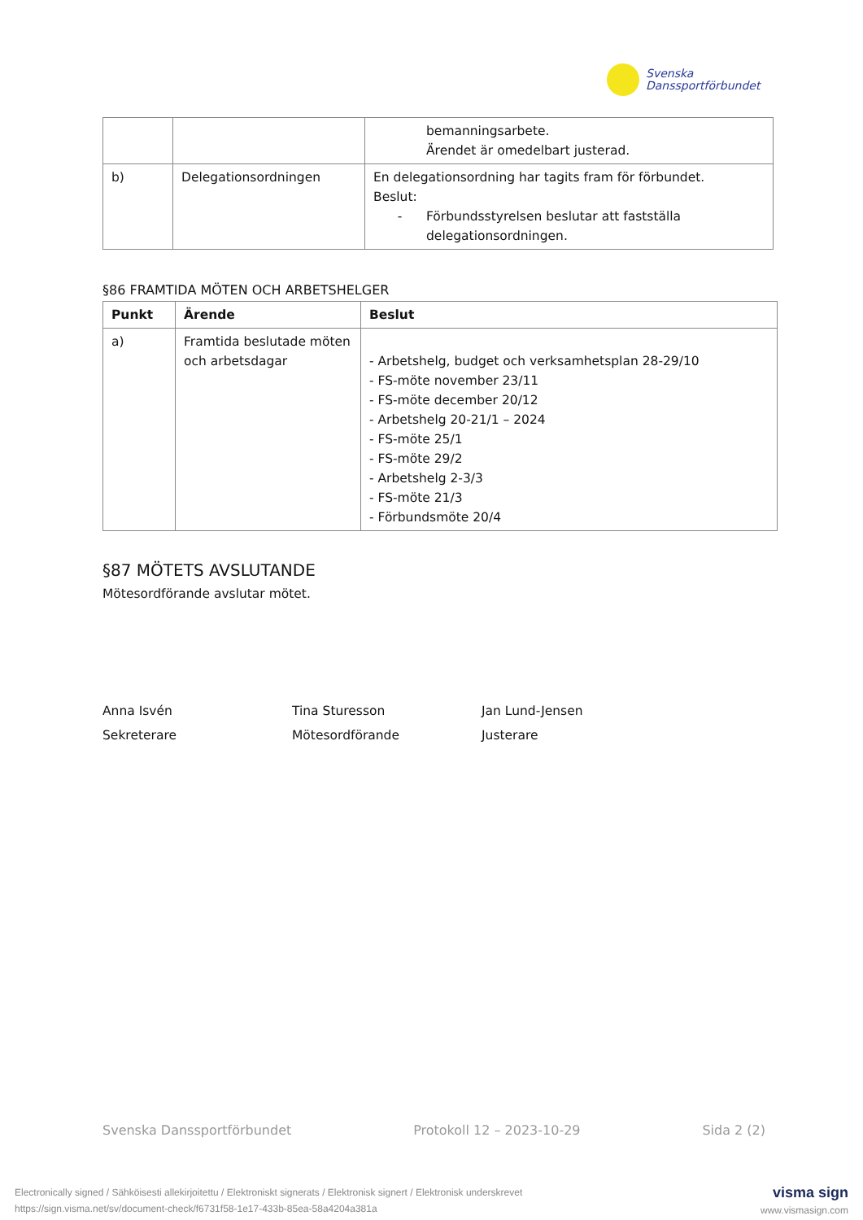Svenska
Danssportförbundet
| | | bemanningsarbete. Ärendet är omedelbart justerad. |
| b) | Delegationsordningen | En delegationsordning har tagits fram för förbundet. Beslut: - Förbundsstyrelsen beslutar att fastställa delegationsordningen. |
§86 FRAMTIDA MÖTEN OCH ARBETSHELGER
| Punkt | Ärende | Beslut |
| --- | --- | --- |
| a) | Framtida beslutade möten och arbetsdagar | - Arbetshelg, budget och verksamhetsplan 28-29/10 - FS-möte november 23/11 - FS-möte december 20/12 - Arbetshelg 20-21/1 – 2024 - FS-möte 25/1 - FS-möte 29/2 - Arbetshelg 2-3/3 - FS-möte 21/3 - Förbundsmöte 20/4 |
§87 MÖTETS AVSLUTANDE
Mötesordförande avslutar mötet.
Anna Isvén
Sekreterare
Tina Sturesson
Mötesordförande
Jan Lund-Jensen
Justerare
Svenska Danssportförbundet Protokoll 12 – 2023-10-29 Sida 2 (2)
Electronically signed / Sähköisesti allekirjoitettu / Elektroniskt signerats / Elektronisk signert / Elektronisk underskrevet
https://sign.visma.net/sv/document-check/f6731f58-1e17-433b-85ea-58a4204a381a
visma sign
www.vismasign.com